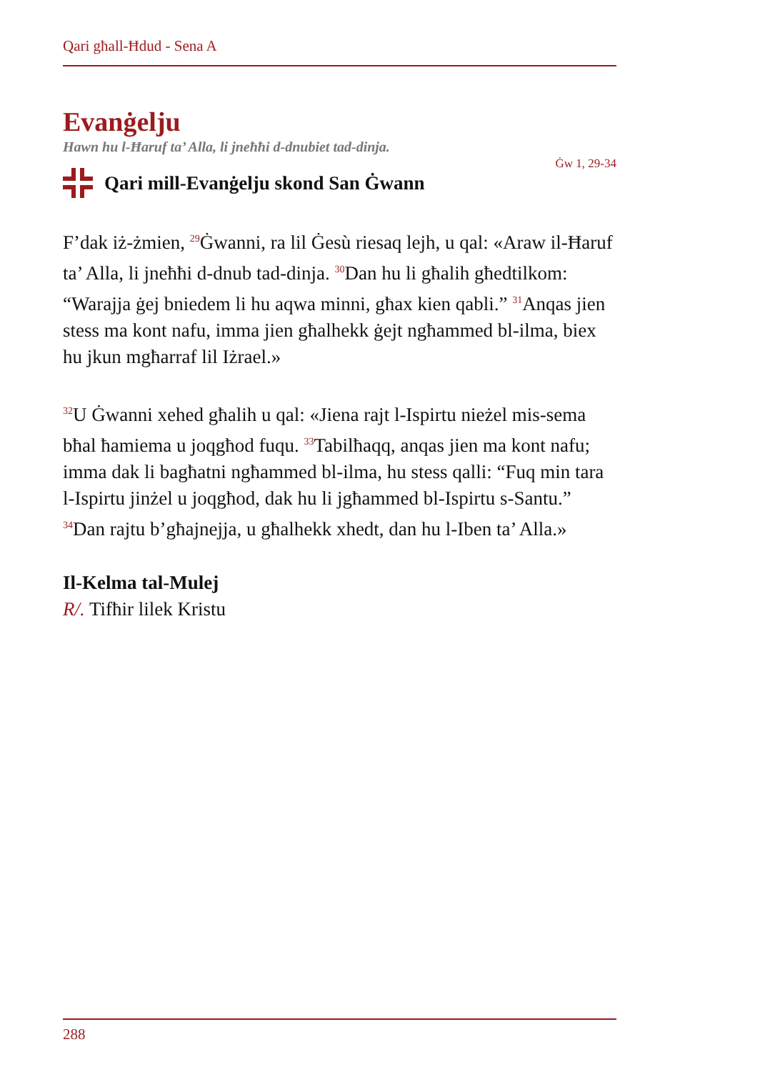Qari għall-Ħdud - Sena A
Evanġelju
Hawn hu l-Ħaruf ta’ Alla, li jneħħi d-dnubiet tad-dinja.
Ġw 1, 29-34
Qari mill-Evanġelju skond San Ġwann
F’dak iż-żmien, <sup>29</sup>Ġwanni, ra lil Ġesù riesaq lejh, u qal: «Araw il-Ħaruf ta’ Alla, li jneħħi d-dnub tad-dinja. <sup>30</sup>Dan hu li għalih għedtilkom: “Warajja ġej bniedem li hu aqwa minni, għax kien qabli.” <sup>31</sup>Anqas jien stess ma kont nafu, imma jien għalhekk ġejt ngħammed bl-ilma, biex hu jkun mgħarraf lil Iżrael.»
<sup>32</sup> U Ġwanni xehed għalih u qal: «Jiena rajt l-Ispirtu nieżel mis-sema bħal ħamiema u joqgħod fuqu. <sup>33</sup>Tabilħaqq, anqas jien ma kont nafu; imma dak li bagħatni ngħammed bl-ilma, hu stess qalli: “Fuq min tara l-Ispirtu jinżel u joqgħod, dak hu li jgħammed bl-Ispirtu s-Santu.” <sup>34</sup>Dan rajtu b’għajnejja, u għalhekk xhedt, dan hu l-Iben ta’ Alla.»
Il-Kelma tal-Mulej
R/. Tifħir lilek Kristu
288